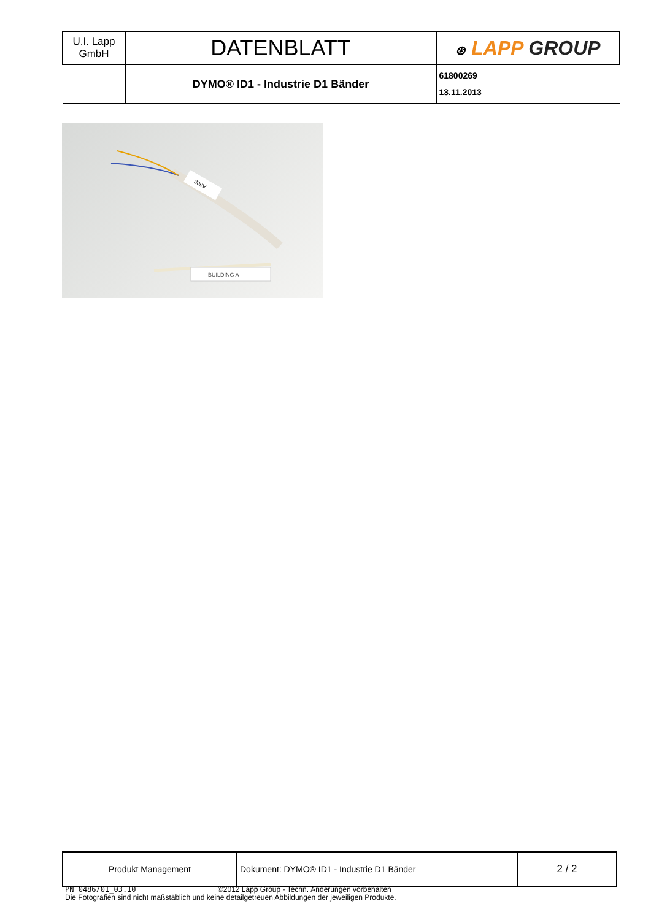| U.I. Lapp GmbH | DATENBLATT | ⊛ LAPP GROUP |
| | DYMO® ID1 - Industrie D1 Bänder | 61800269 13.11.2013 |
300V
BUILDING A
| Produkt Management | Dokument: DYMO® ID1 - Industrie D1 Bänder | 2 / 2 |
PN 0486/01_03.10 ©2012 Lapp Group - Techn. Änderungen vorbehalten
Die Fotografien sind nicht maßstäblich und keine detailgetreuen Abbildungen der jeweiligen Produkte.